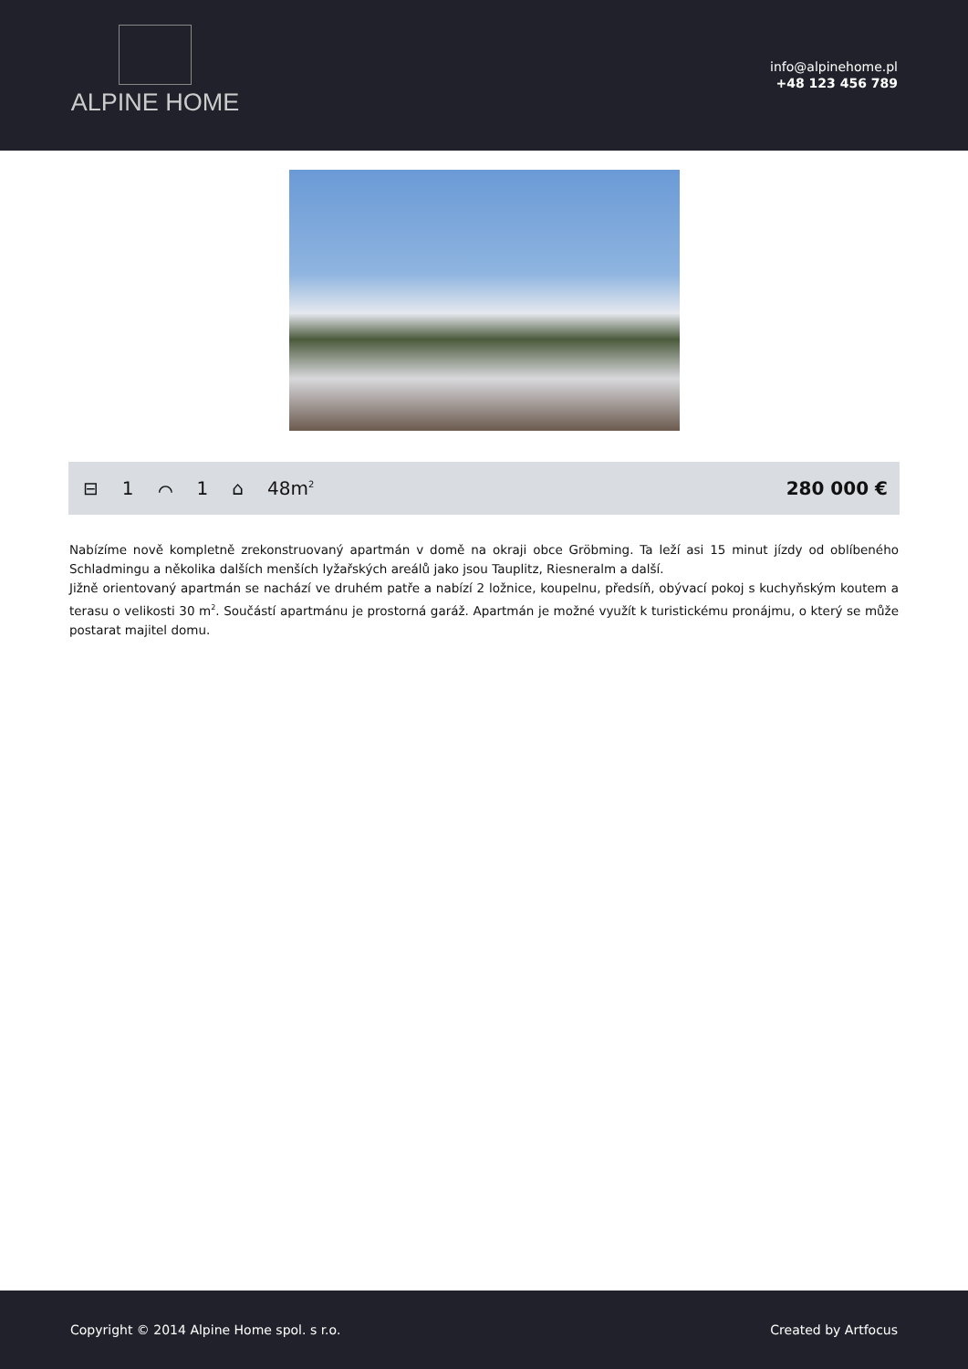ALPINE HOME
info@alpinehome.pl
+48 123 456 789
⊟ 1 ⌒ 1 ⌂ 48m<sup>2</sup>
280 000 €
Nabízíme nově kompletně zrekonstruovaný apartmán v domě na okraji obce Gröbming. Ta leží asi 15 minut jízdy od oblíbeného Schladmingu a několika dalších menších lyžařských areálů jako jsou Tauplitz, Riesneralm a další.
Jižně orientovaný apartmán se nachází ve druhém patře a nabízí 2 ložnice, koupelnu, předsíň, obývací pokoj s kuchyňským koutem a terasu o velikosti 30 m<sup>2</sup>. Součástí apartmánu je prostorná garáž. Apartmán je možné využít k turistickému pronájmu, o který se může postarat majitel domu.
Copyright © 2014 Alpine Home spol. s r.o.
Created by Artfocus